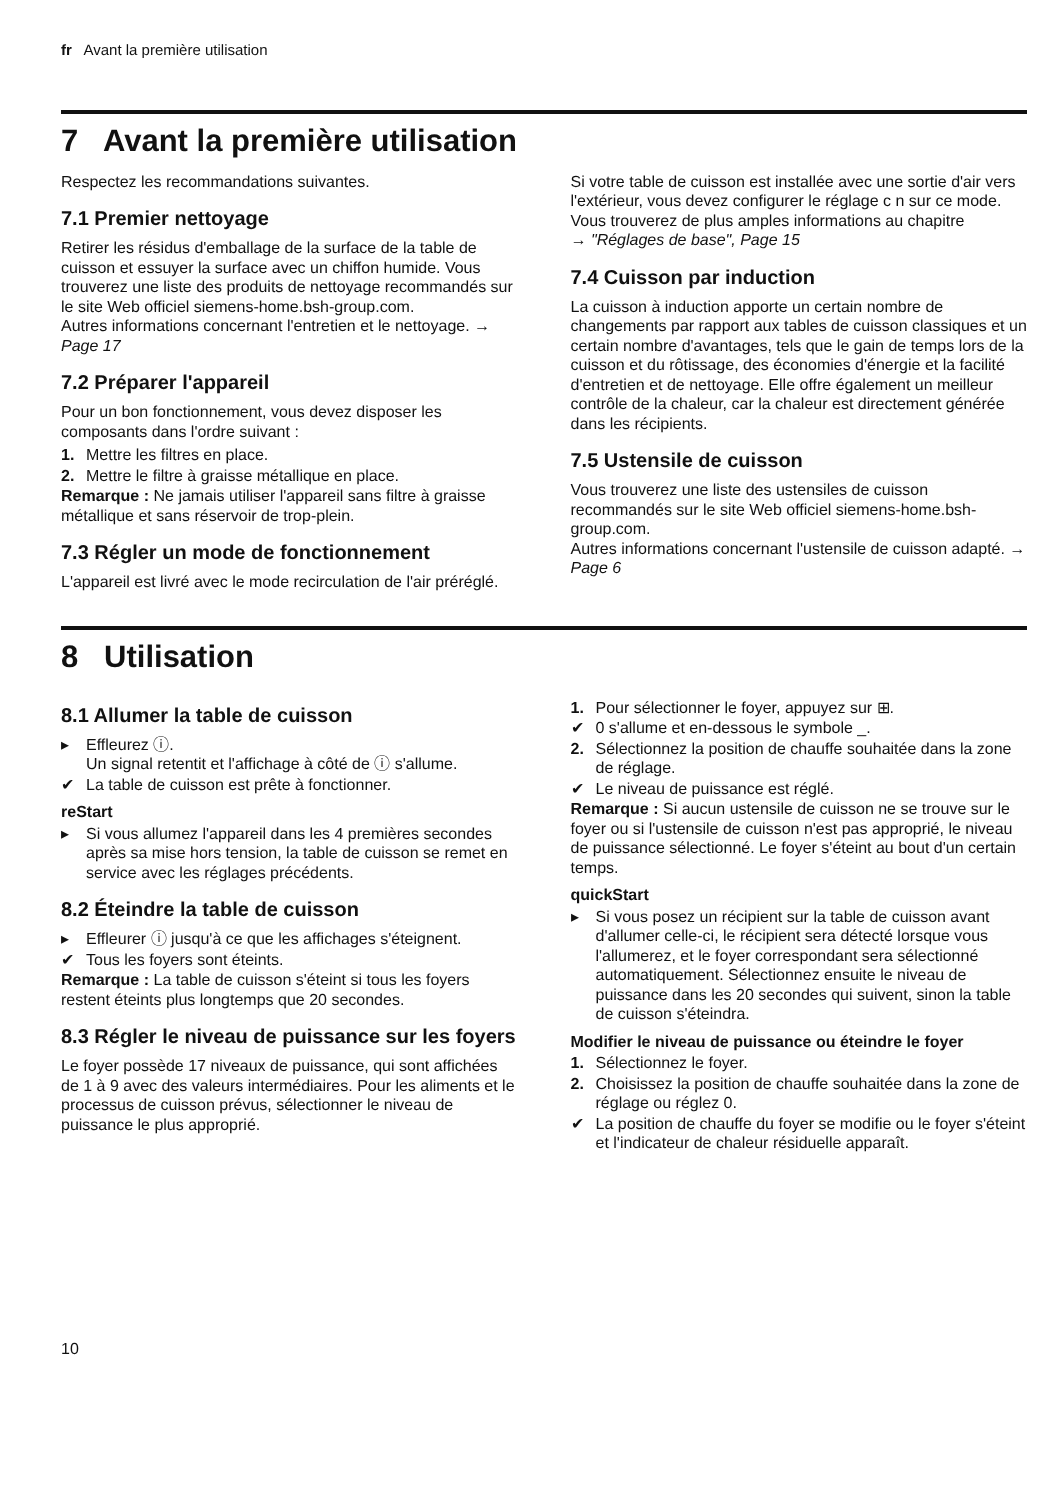fr Avant la première utilisation
7 Avant la première utilisation
Respectez les recommandations suivantes.
7.1 Premier nettoyage
Retirer les résidus d'emballage de la surface de la table de cuisson et essuyer la surface avec un chiffon humide. Vous trouverez une liste des produits de nettoyage recommandés sur le site Web officiel siemens-home.bsh-group.com.
Autres informations concernant l'entretien et le nettoyage. → Page 17
7.2 Préparer l'appareil
Pour un bon fonctionnement, vous devez disposer les composants dans l'ordre suivant :
1. Mettre les filtres en place.
2. Mettre le filtre à graisse métallique en place.
Remarque : Ne jamais utiliser l'appareil sans filtre à graisse métallique et sans réservoir de trop-plein.
7.3 Régler un mode de fonctionnement
L'appareil est livré avec le mode recirculation de l'air préréglé.
Si votre table de cuisson est installée avec une sortie d'air vers l'extérieur, vous devez configurer le réglage c n sur ce mode. Vous trouverez de plus amples informations au chapitre
→ "Réglages de base", Page 15
7.4 Cuisson par induction
La cuisson à induction apporte un certain nombre de changements par rapport aux tables de cuisson classiques et un certain nombre d'avantages, tels que le gain de temps lors de la cuisson et du rôtissage, des économies d'énergie et la facilité d'entretien et de nettoyage. Elle offre également un meilleur contrôle de la chaleur, car la chaleur est directement générée dans les récipients.
7.5 Ustensile de cuisson
Vous trouverez une liste des ustensiles de cuisson recommandés sur le site Web officiel siemens-home.bsh-group.com.
Autres informations concernant l'ustensile de cuisson adapté. → Page 6
8 Utilisation
8.1 Allumer la table de cuisson
▸ Effleurez ⓘ.
Un signal retentit et l'affichage à côté de ⓘ s'allume.
✔ La table de cuisson est prête à fonctionner.
reStart
▸ Si vous allumez l'appareil dans les 4 premières secondes après sa mise hors tension, la table de cuisson se remet en service avec les réglages précédents.
8.2 Éteindre la table de cuisson
▸ Effleurer ⓘ jusqu'à ce que les affichages s'éteignent.
✔ Tous les foyers sont éteints.
Remarque : La table de cuisson s'éteint si tous les foyers restent éteints plus longtemps que 20 secondes.
8.3 Régler le niveau de puissance sur les foyers
Le foyer possède 17 niveaux de puissance, qui sont affichées de 1 à 9 avec des valeurs intermédiaires. Pour les aliments et le processus de cuisson prévus, sélectionner le niveau de puissance le plus approprié.
1. Pour sélectionner le foyer, appuyez sur ⊞.
✔ 0 s'allume et en-dessous le symbole _.
2. Sélectionnez la position de chauffe souhaitée dans la zone de réglage.
✔ Le niveau de puissance est réglé.
Remarque : Si aucun ustensile de cuisson ne se trouve sur le foyer ou si l'ustensile de cuisson n'est pas approprié, le niveau de puissance sélectionné. Le foyer s'éteint au bout d'un certain temps.
quickStart
▸ Si vous posez un récipient sur la table de cuisson avant d'allumer celle-ci, le récipient sera détecté lorsque vous l'allumerez, et le foyer correspondant sera sélectionné automatiquement. Sélectionnez ensuite le niveau de puissance dans les 20 secondes qui suivent, sinon la table de cuisson s'éteindra.
Modifier le niveau de puissance ou éteindre le foyer
1. Sélectionnez le foyer.
2. Choisissez la position de chauffe souhaitée dans la zone de réglage ou réglez 0.
✔ La position de chauffe du foyer se modifie ou le foyer s'éteint et l'indicateur de chaleur résiduelle apparaît.
10